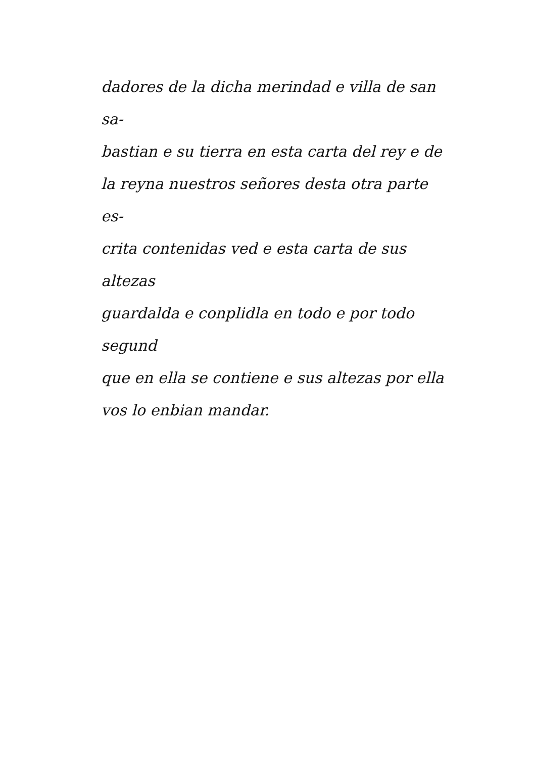dadores de la dicha merindad e villa de san sa-
bastian e su tierra en esta carta del rey e de
la reyna nuestros señores desta otra parte es-
crita contenidas ved e esta carta de sus altezas
guardalda e conplidla en todo e por todo segund
que en ella se contiene e sus altezas por ella
vos lo enbian mandar.